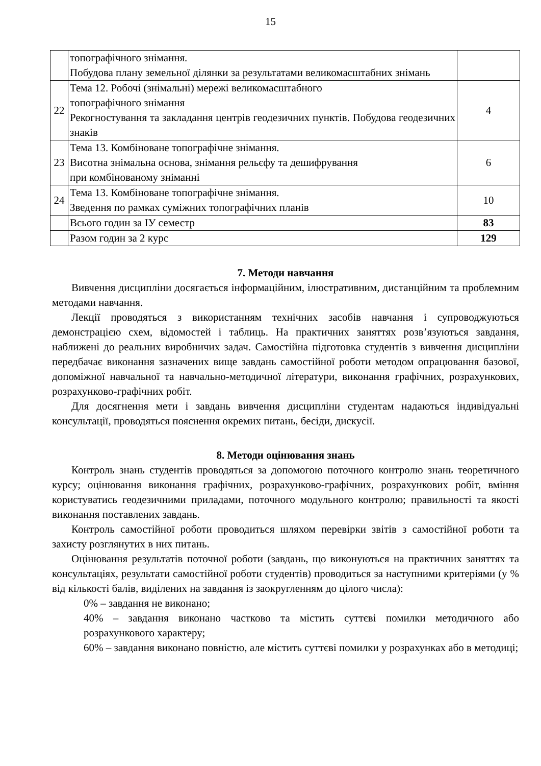15
| | топографічного знімання. Побудова плану земельної ділянки за результатами великомасштабних знімань | |
| 22 | Тема 12. Робочі (знімальні) мережі великомасштабного топографічного знімання Рекогностування та закладання центрів геодезичних пунктів. Побудова геодезичних знаків | 4 |
| 23 | Тема 13. Комбіноване топографічне знімання. Висотна знімальна основа, знімання рельєфу та дешифрування при комбінованому зніманні | 6 |
| 24 | Тема 13. Комбіноване топографічне знімання. Зведення по рамках суміжних топографічних планів | 10 |
| | Всього годин за ІУ семестр | 83 |
| | Разом годин за 2 курс | 129 |
7. Методи навчання
Вивчення дисципліни досягається інформаційним, ілюстративним, дистанційним та проблемним методами навчання.
Лекції проводяться з використанням технічних засобів навчання і супроводжуються демонстрацією схем, відомостей і таблиць. На практичних заняттях розв’язуються завдання, наближені до реальних виробничих задач. Самостійна підготовка студентів з вивчення дисципліни передбачає виконання зазначених вище завдань самостійної роботи методом опрацювання базової, допоміжної навчальної та навчально-методичної літератури, виконання графічних, розрахункових, розрахунково-графічних робіт.
Для досягнення мети і завдань вивчення дисципліни студентам надаються індивідуальні консультації, проводяться пояснення окремих питань, бесіди, дискусії.
8. Методи оцінювання знань
Контроль знань студентів проводяться за допомогою поточного контролю знань теоретичного курсу; оцінювання виконання графічних, розрахунково-графічних, розрахункових робіт, вміння користуватись геодезичними приладами, поточного модульного контролю; правильності та якості виконання поставлених завдань.
Контроль самостійної роботи проводиться шляхом перевірки звітів з самостійної роботи та захисту розглянутих в них питань.
Оцінювання результатів поточної роботи (завдань, що виконуються на практичних заняттях та консультаціях, результати самостійної роботи студентів) проводиться за наступними критеріями (у % від кількості балів, виділених на завдання із заокругленням до цілого числа):
0% – завдання не виконано;
40% – завдання виконано частково та містить суттєві помилки методичного або розрахункового характеру;
60% – завдання виконано повністю, але містить суттєві помилки у розрахунках або в методиці;